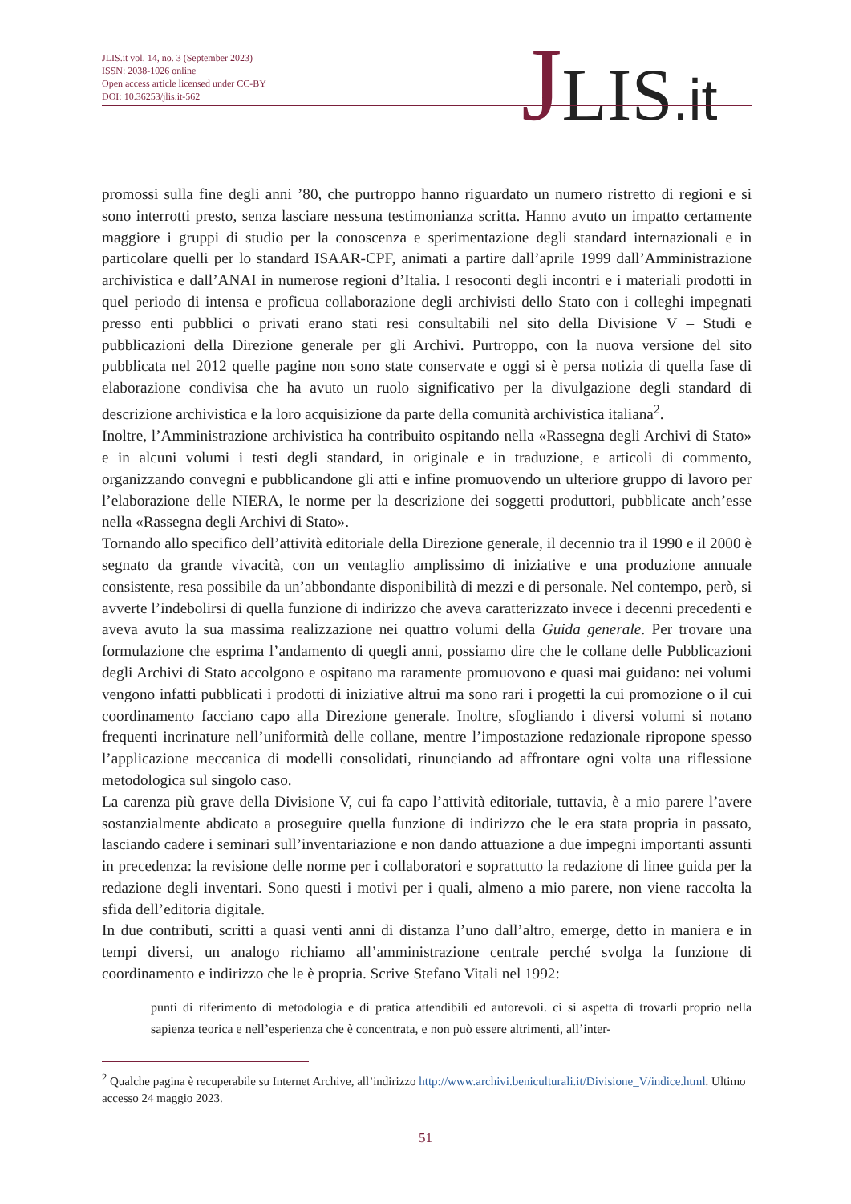JLIS.it vol. 14, no. 3 (September 2023)
ISSN: 2038-1026 online
Open access article licensed under CC-BY
DOI: 10.36253/jlis.it-562
JLIS.it
promossi sulla fine degli anni ’80, che purtroppo hanno riguardato un numero ristretto di regioni e si sono interrotti presto, senza lasciare nessuna testimonianza scritta. Hanno avuto un impatto certamente maggiore i gruppi di studio per la conoscenza e sperimentazione degli standard internazionali e in particolare quelli per lo standard ISAAR-CPF, animati a partire dall’aprile 1999 dall’Amministrazione archivistica e dall’ANAI in numerose regioni d’Italia. I resoconti degli incontri e i materiali prodotti in quel periodo di intensa e proficua collaborazione degli archivisti dello Stato con i colleghi impegnati presso enti pubblici o privati erano stati resi consultabili nel sito della Divisione V – Studi e pubblicazioni della Direzione generale per gli Archivi. Purtroppo, con la nuova versione del sito pubblicata nel 2012 quelle pagine non sono state conservate e oggi si è persa notizia di quella fase di elaborazione condivisa che ha avuto un ruolo significativo per la divulgazione degli standard di descrizione archivistica e la loro acquisizione da parte della comunità archivistica italiana<sup>2</sup>.
Inoltre, l’Amministrazione archivistica ha contribuito ospitando nella «Rassegna degli Archivi di Stato» e in alcuni volumi i testi degli standard, in originale e in traduzione, e articoli di commento, organizzando convegni e pubblicandone gli atti e infine promuovendo un ulteriore gruppo di lavoro per l’elaborazione delle NIERA, le norme per la descrizione dei soggetti produttori, pubblicate anch’esse nella «Rassegna degli Archivi di Stato».
Tornando allo specifico dell’attività editoriale della Direzione generale, il decennio tra il 1990 e il 2000 è segnato da grande vivacità, con un ventaglio amplissimo di iniziative e una produzione annuale consistente, resa possibile da un’abbondante disponibilità di mezzi e di personale. Nel contempo, però, si avverte l’indebolirsi di quella funzione di indirizzo che aveva caratterizzato invece i decenni precedenti e aveva avuto la sua massima realizzazione nei quattro volumi della Guida generale. Per trovare una formulazione che esprima l’andamento di quegli anni, possiamo dire che le collane delle Pubblicazioni degli Archivi di Stato accolgono e ospitano ma raramente promuovono e quasi mai guidano: nei volumi vengono infatti pubblicati i prodotti di iniziative altrui ma sono rari i progetti la cui promozione o il cui coordinamento facciano capo alla Direzione generale. Inoltre, sfogliando i diversi volumi si notano frequenti incrinature nell’uniformità delle collane, mentre l’impostazione redazionale ripropone spesso l’applicazione meccanica di modelli consolidati, rinunciando ad affrontare ogni volta una riflessione metodologica sul singolo caso.
La carenza più grave della Divisione V, cui fa capo l’attività editoriale, tuttavia, è a mio parere l’avere sostanzialmente abdicato a proseguire quella funzione di indirizzo che le era stata propria in passato, lasciando cadere i seminari sull’inventariazione e non dando attuazione a due impegni importanti assunti in precedenza: la revisione delle norme per i collaboratori e soprattutto la redazione di linee guida per la redazione degli inventari. Sono questi i motivi per i quali, almeno a mio parere, non viene raccolta la sfida dell’editoria digitale.
In due contributi, scritti a quasi venti anni di distanza l’uno dall’altro, emerge, detto in maniera e in tempi diversi, un analogo richiamo all’amministrazione centrale perché svolga la funzione di coordinamento e indirizzo che le è propria. Scrive Stefano Vitali nel 1992:
punti di riferimento di metodologia e di pratica attendibili ed autorevoli. ci si aspetta di trovarli proprio nella sapienza teorica e nell’esperienza che è concentrata, e non può essere altrimenti, all’inter-
<sup>2</sup> Qualche pagina è recuperabile su Internet Archive, all’indirizzo http://www.archivi.beniculturali.it/Divisione_V/indice.html. Ultimo accesso 24 maggio 2023.
51